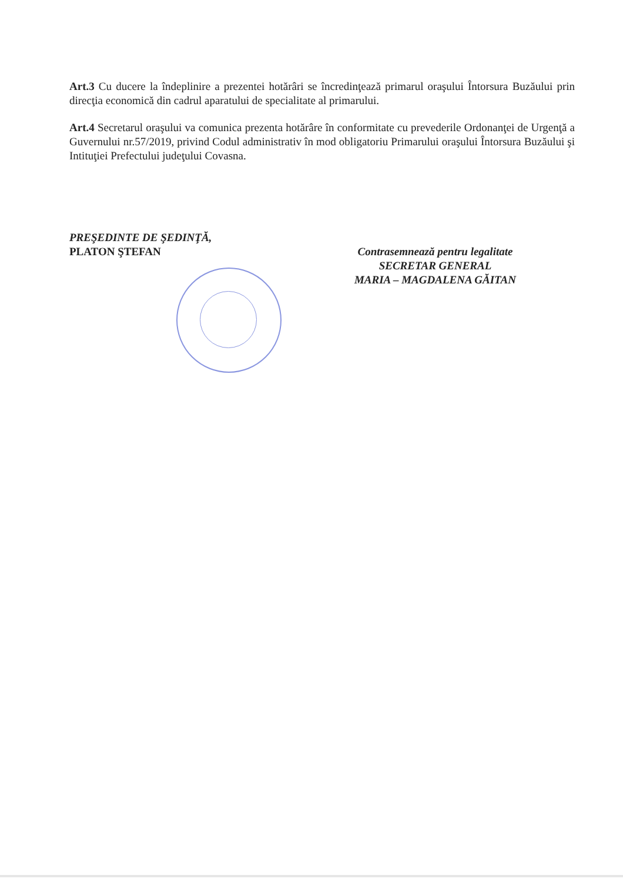Art.3 Cu ducere la îndeplinire a prezentei hotărâri se încredinţează primarul oraşului Întorsura Buzăului prin direcţia economică din cadrul aparatului de specialitate al primarului.
Art.4 Secretarul oraşului va comunica prezenta hotărâre în conformitate cu prevederile Ordonanţei de Urgenţă a Guvernului nr.57/2019, privind Codul administrativ în mod obligatoriu Primarului oraşului Întorsura Buzăului şi Intituţiei Prefectului judeţului Covasna.
PREŞEDINTE DE ŞEDINŢĂ,
PLATON ŞTEFAN
Contrasemnează pentru legalitate
SECRETAR GENERAL
MARIA – MAGDALENA GĂITAN